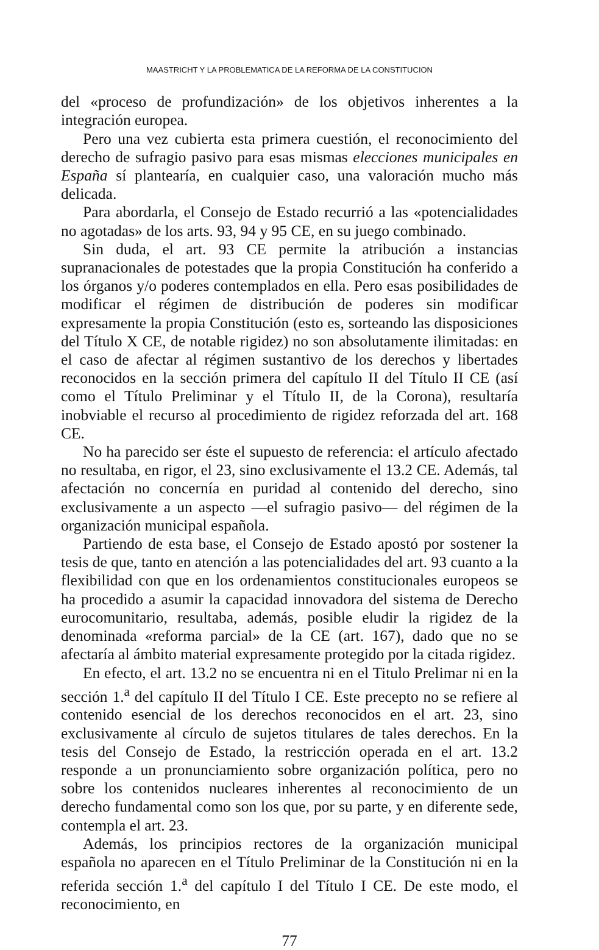MAASTRICHT Y LA PROBLEMATICA DE LA REFORMA DE LA CONSTITUCION
del «proceso de profundización» de los objetivos inherentes a la integración europea.
Pero una vez cubierta esta primera cuestión, el reconocimiento del derecho de sufragio pasivo para esas mismas elecciones municipales en España sí plantearía, en cualquier caso, una valoración mucho más delicada.
Para abordarla, el Consejo de Estado recurrió a las «potencialidades no agotadas» de los arts. 93, 94 y 95 CE, en su juego combinado.
Sin duda, el art. 93 CE permite la atribución a instancias supranacionales de potestades que la propia Constitución ha conferido a los órganos y/o poderes contemplados en ella. Pero esas posibilidades de modificar el régimen de distribución de poderes sin modificar expresamente la propia Constitución (esto es, sorteando las disposiciones del Título X CE, de notable rigidez) no son absolutamente ilimitadas: en el caso de afectar al régimen sustantivo de los derechos y libertades reconocidos en la sección primera del capítulo II del Título II CE (así como el Título Preliminar y el Título II, de la Corona), resultaría inobviable el recurso al procedimiento de rigidez reforzada del art. 168 CE.
No ha parecido ser éste el supuesto de referencia: el artículo afectado no resultaba, en rigor, el 23, sino exclusivamente el 13.2 CE. Además, tal afectación no concernía en puridad al contenido del derecho, sino exclusivamente a un aspecto —el sufragio pasivo— del régimen de la organización municipal española.
Partiendo de esta base, el Consejo de Estado apostó por sostener la tesis de que, tanto en atención a las potencialidades del art. 93 cuanto a la flexibilidad con que en los ordenamientos constitucionales europeos se ha procedido a asumir la capacidad innovadora del sistema de Derecho eurocomunitario, resultaba, además, posible eludir la rigidez de la denominada «reforma parcial» de la CE (art. 167), dado que no se afectaría al ámbito material expresamente protegido por la citada rigidez.
En efecto, el art. 13.2 no se encuentra ni en el Titulo Prelimar ni en la sección 1.<sup>a</sup> del capítulo II del Título I CE. Este precepto no se refiere al contenido esencial de los derechos reconocidos en el art. 23, sino exclusivamente al círculo de sujetos titulares de tales derechos. En la tesis del Consejo de Estado, la restricción operada en el art. 13.2 responde a un pronunciamiento sobre organización política, pero no sobre los contenidos nucleares inherentes al reconocimiento de un derecho fundamental como son los que, por su parte, y en diferente sede, contempla el art. 23.
Además, los principios rectores de la organización municipal española no aparecen en el Título Preliminar de la Constitución ni en la referida sección 1.<sup>a</sup> del capítulo I del Título I CE. De este modo, el reconocimiento, en
77